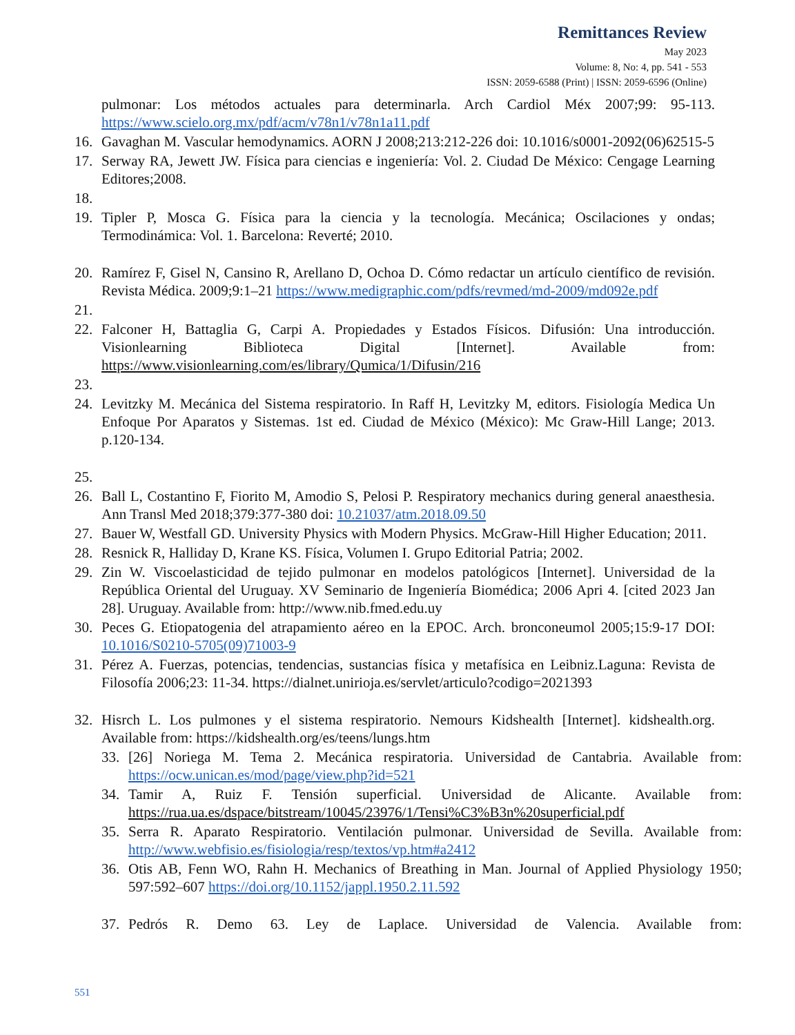Remittances Review
May 2023
Volume: 8, No: 4, pp. 541 - 553
ISSN: 2059-6588 (Print) | ISSN: 2059-6596 (Online)
pulmonar: Los métodos actuales para determinarla. Arch Cardiol Méx 2007;99: 95-113. https://www.scielo.org.mx/pdf/acm/v78n1/v78n1a11.pdf
16. Gavaghan M. Vascular hemodynamics. AORN J 2008;213:212-226 doi: 10.1016/s0001-2092(06)62515-5
17. Serway RA, Jewett JW. Física para ciencias e ingeniería: Vol. 2. Ciudad De México: Cengage Learning Editores;2008.
18.
19. Tipler P, Mosca G. Física para la ciencia y la tecnología. Mecánica; Oscilaciones y ondas; Termodinámica: Vol. 1. Barcelona: Reverté; 2010.
20. Ramírez F, Gisel N, Cansino R, Arellano D, Ochoa D. Cómo redactar un artículo científico de revisión. Revista Médica. 2009;9:1–21 https://www.medigraphic.com/pdfs/revmed/md-2009/md092e.pdf
21.
22. Falconer H, Battaglia G, Carpi A. Propiedades y Estados Físicos. Difusión: Una introducción. Visionlearning Biblioteca Digital [Internet]. Available from: https://www.visionlearning.com/es/library/Qumica/1/Difusin/216
23.
24. Levitzky M. Mecánica del Sistema respiratorio. In Raff H, Levitzky M, editors. Fisiología Medica Un Enfoque Por Aparatos y Sistemas. 1st ed. Ciudad de México (México): Mc Graw-Hill Lange; 2013. p.120-134.
25.
26. Ball L, Costantino F, Fiorito M, Amodio S, Pelosi P. Respiratory mechanics during general anaesthesia. Ann Transl Med 2018;379:377-380 doi: 10.21037/atm.2018.09.50
27. Bauer W, Westfall GD. University Physics with Modern Physics. McGraw-Hill Higher Education; 2011.
28. Resnick R, Halliday D, Krane KS. Física, Volumen I. Grupo Editorial Patria; 2002.
29. Zin W. Viscoelasticidad de tejido pulmonar en modelos patológicos [Internet]. Universidad de la República Oriental del Uruguay. XV Seminario de Ingeniería Biomédica; 2006 Apri 4. [cited 2023 Jan 28]. Uruguay. Available from: http://www.nib.fmed.edu.uy
30. Peces G. Etiopatogenia del atrapamiento aéreo en la EPOC. Arch. bronconeumol 2005;15:9-17 DOI: 10.1016/S0210-5705(09)71003-9
31. Pérez A. Fuerzas, potencias, tendencias, sustancias física y metafísica en Leibniz.Laguna: Revista de Filosofía 2006;23: 11-34. https://dialnet.unirioja.es/servlet/articulo?codigo=2021393
32. Hisrch L. Los pulmones y el sistema respiratorio. Nemours Kidshealth [Internet]. kidshealth.org. Available from: https://kidshealth.org/es/teens/lungs.htm
33. [26] Noriega M. Tema 2. Mecánica respiratoria. Universidad de Cantabria. Available from: https://ocw.unican.es/mod/page/view.php?id=521
34. Tamir A, Ruiz F. Tensión superficial. Universidad de Alicante. Available from: https://rua.ua.es/dspace/bitstream/10045/23976/1/Tensi%C3%B3n%20superficial.pdf
35. Serra R. Aparato Respiratorio. Ventilación pulmonar. Universidad de Sevilla. Available from: http://www.webfisio.es/fisiologia/resp/textos/vp.htm#a2412
36. Otis AB, Fenn WO, Rahn H. Mechanics of Breathing in Man. Journal of Applied Physiology 1950; 597:592–607 https://doi.org/10.1152/jappl.1950.2.11.592
37. Pedrós R. Demo 63. Ley de Laplace. Universidad de Valencia. Available from:
551